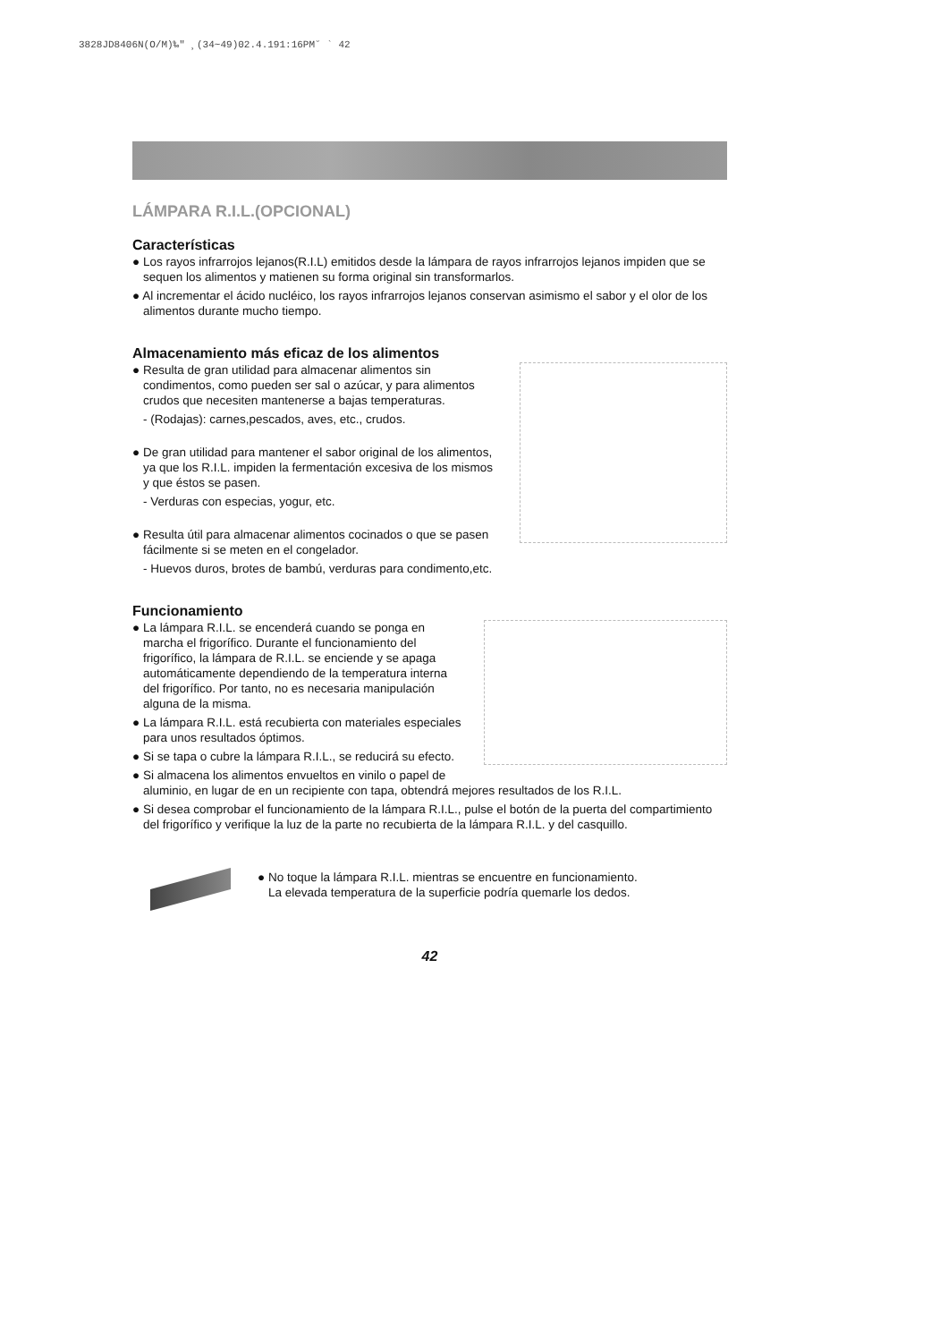3828JD8406N(O/M)‰" ¸(34~49)02.4.191:16PM˘ ` 42
LÁMPARA R.I.L.(OPCIONAL)
Características
● Los rayos infrarrojos lejanos(R.I.L) emitidos desde la lámpara de rayos infrarrojos lejanos impiden que se sequen los alimentos y matienen su forma original sin transformarlos.
● Al incrementar el ácido nucléico, los rayos infrarrojos lejanos conservan asimismo el sabor y el olor de los alimentos durante mucho tiempo.
Almacenamiento más eficaz de los alimentos
● Resulta de gran utilidad para almacenar alimentos sin condimentos, como pueden ser sal o azúcar, y para alimentos crudos que necesiten mantenerse a bajas temperaturas.
- (Rodajas): carnes,pescados, aves, etc., crudos.
● De gran utilidad para mantener el sabor original de los alimentos, ya que los R.I.L. impiden la fermentación excesiva de los mismos y que éstos se pasen.
- Verduras con especias, yogur, etc.
● Resulta útil para almacenar alimentos cocinados o que se pasen fácilmente si se meten en el congelador.
- Huevos duros, brotes de bambú, verduras para condimento,etc.
Funcionamiento
● La lámpara R.I.L. se encenderá cuando se ponga en marcha el frigorífico. Durante el funcionamiento del frigorífico, la lámpara de R.I.L. se enciende y se apaga automáticamente dependiendo de la temperatura interna del frigorífico. Por tanto, no es necesaria manipulación alguna de la misma.
● La lámpara R.I.L. está recubierta con materiales especiales para unos resultados óptimos.
● Si se tapa o cubre la lámpara R.I.L., se reducirá su efecto.
● Si almacena los alimentos envueltos en vinilo o papel de aluminio, en lugar de en un recipiente con tapa, obtendrá mejores resultados de los R.I.L.
● Si desea comprobar el funcionamiento de la lámpara R.I.L., pulse el botón de la puerta del compartimiento del frigorífico y verifique la luz de la parte no recubierta de la lámpara R.I.L. y del casquillo.
● No toque la lámpara R.I.L. mientras se encuentre en funcionamiento.
La elevada temperatura de la superficie podría quemarle los dedos.
42